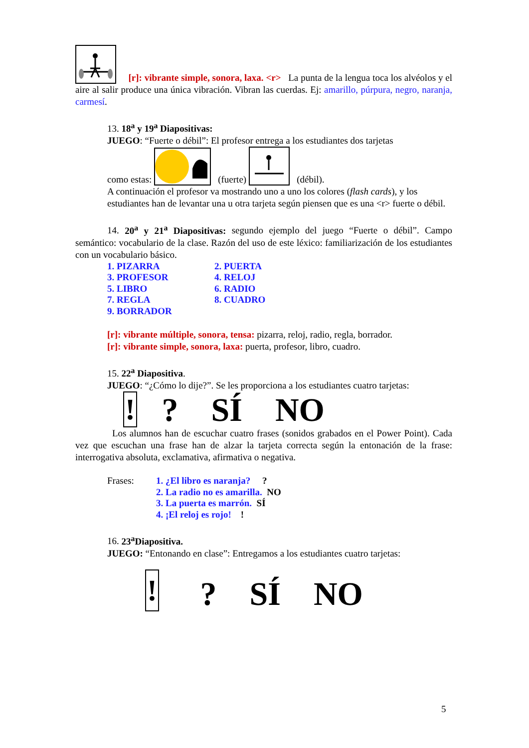[r]: vibrante simple, sonora, laxa. <r> La punta de la lengua toca los alvéolos y el aire al salir produce una única vibración. Vibran las cuerdas. Ej: amarillo, púrpura, negro, naranja, carmesí.
13. 18<sup>a</sup> y 19<sup>a</sup> Diapositivas:
JUEGO: “Fuerte o débil”: El profesor entrega a los estudiantes dos tarjetas
como estas: (fuerte) (débil).
A continuación el profesor va mostrando uno a uno los colores (flash cards), y los estudiantes han de levantar una u otra tarjeta según piensen que es una <r> fuerte o débil.
14. 20<sup>a</sup> y 21<sup>a</sup> Diapositivas: segundo ejemplo del juego “Fuerte o débil”. Campo semántico: vocabulario de la clase. Razón del uso de este léxico: familiarización de los estudiantes con un vocabulario básico.
| 1. PIZARRA | 2. PUERTA |
| 3. PROFESOR | 4. RELOJ |
| 5. LIBRO | 6. RADIO |
| 7. REGLA | 8. CUADRO |
| 9. BORRADOR | |
[r]: vibrante múltiple, sonora, tensa: pizarra, reloj, radio, regla, borrador.
[r]: vibrante simple, sonora, laxa: puerta, profesor, libro, cuadro.
15. 22<sup>a</sup> Diapositiva.
JUEGO: “¿Cómo lo dije?”. Se les proporciona a los estudiantes cuatro tarjetas:
! ? SÍ NO
Los alumnos han de escuchar cuatro frases (sonidos grabados en el Power Point). Cada vez que escuchan una frase han de alzar la tarjeta correcta según la entonación de la frase: interrogativa absoluta, exclamativa, afirmativa o negativa.
| Frases: | 1. ¿El libro es naranja? ? |
| | 2. La radio no es amarilla. NO |
| | 3. La puerta es marrón. SÍ |
| | 4. ¡El reloj es rojo! ! |
16. 23<sup>a</sup>Diapositiva.
JUEGO: “Entonando en clase”: Entregamos a los estudiantes cuatro tarjetas:
! ? SÍ NO
5